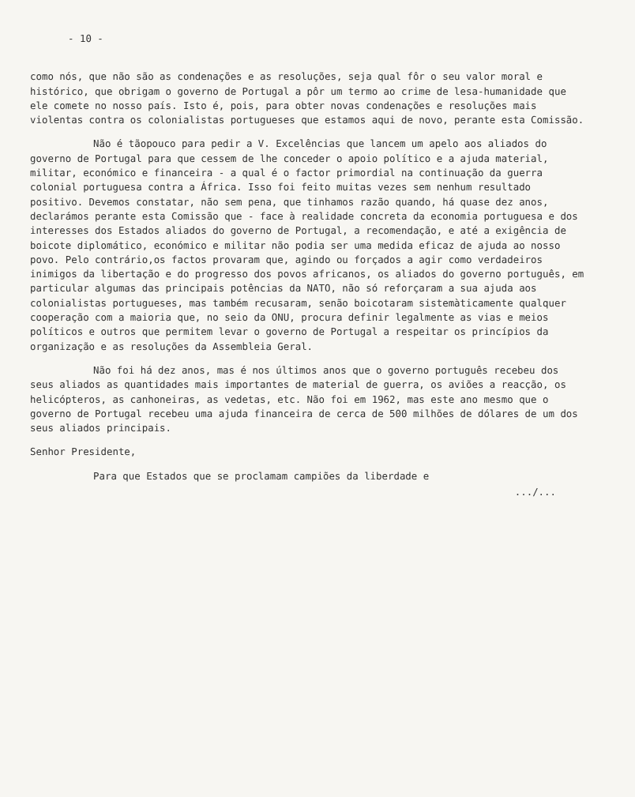- 10 -
como nós, que não são as condenações e as resoluções, seja qual fôr o seu valor moral e histórico, que obrigam o governo de Portugal a pôr um termo ao crime de lesa-humanidade que ele comete no nosso país. Isto é, pois, para obter novas condenações e resoluções mais violentas contra os colonialistas portugueses que estamos aqui de novo, perante esta Comissão.
Não é tãopouco para pedir a V. Excelências que lancem um apelo aos aliados do governo de Portugal para que cessem de lhe conceder o apoio político e a ajuda material, militar, económico e financeira - a qual é o factor primordial na continuação da guerra colonial portuguesa contra a África. Isso foi feito muitas vezes sem nenhum resultado positivo. Devemos constatar, não sem pena, que tinhamos razão quando, há quase dez anos, declarámos perante esta Comissão que - face à realidade concreta da economia portuguesa e dos interesses dos Estados aliados do governo de Portugal, a recomendação, e até a exigência de boicote diplomático, económico e militar não podia ser uma medida eficaz de ajuda ao nosso povo. Pelo contrário,os factos provaram que, agindo ou forçados a agir como verdadeiros inimigos da libertação e do progresso dos povos africanos, os aliados do governo português, em particular algumas das principais potências da NATO, não só reforçaram a sua ajuda aos colonialistas portugueses, mas também recusaram, senão boicotaram sistemàticamente qualquer cooperação com a maioria que, no seio da ONU, procura definir legalmente as vias e meios políticos e outros que permitem levar o governo de Portugal a respeitar os princípios da organização e as resoluções da Assembleia Geral.
Não foi há dez anos, mas é nos últimos anos que o governo português recebeu dos seus aliados as quantidades mais importantes de material de guerra, os aviões a reacção, os helicópteros, as canhoneiras, as vedetas, etc. Não foi em 1962, mas este ano mesmo que o governo de Portugal recebeu uma ajuda financeira de cerca de 500 milhões de dólares de um dos seus aliados principais.
Senhor Presidente,
Para que Estados que se proclamam campiões da liberdade e
.../...